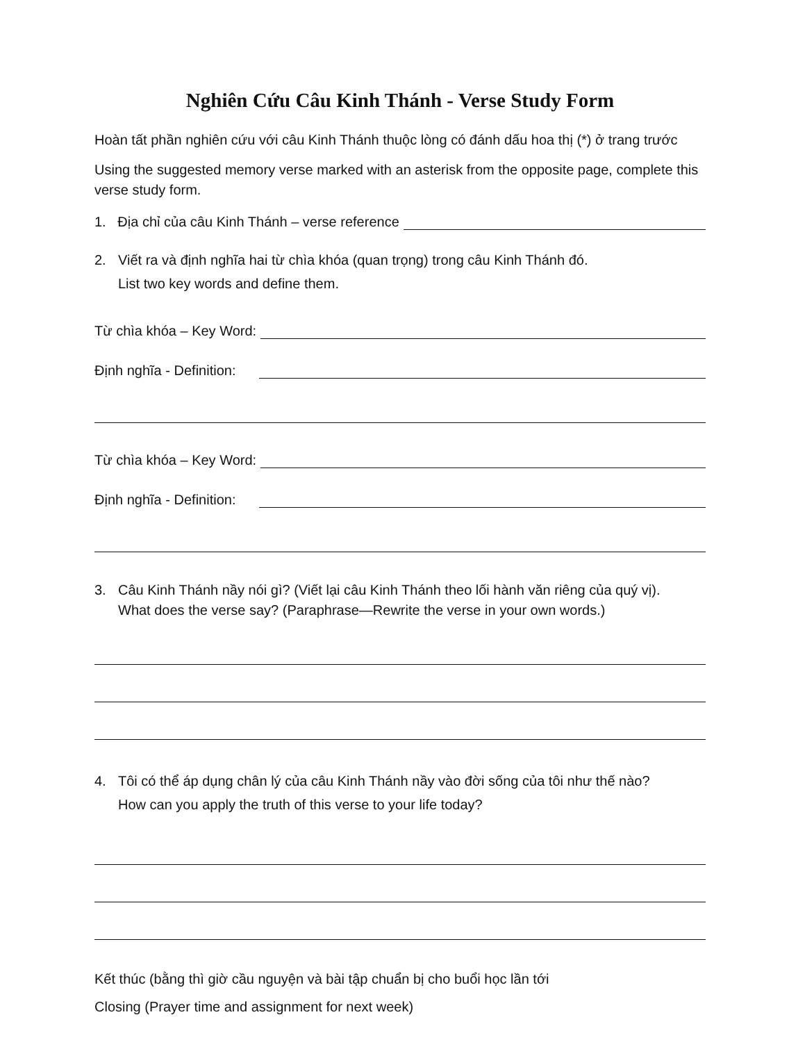Nghiên Cứu Câu Kinh Thánh - Verse Study Form
Hoàn tất phần nghiên cứu với câu Kinh Thánh thuộc lòng có đánh dấu hoa thị (*) ở trang trước
Using the suggested memory verse marked with an asterisk from the opposite page, complete this verse study form.
1. Địa chỉ của câu Kinh Thánh – verse reference
2. Viết ra và định nghĩa hai từ chìa khóa (quan trọng) trong câu Kinh Thánh đó.
List two key words and define them.
Từ chìa khóa – Key Word:
Định nghĩa - Definition:
Từ chìa khóa – Key Word:
Định nghĩa - Definition:
3. Câu Kinh Thánh nầy nói gì? (Viết lại câu Kinh Thánh theo lối hành văn riêng của quý vị).
What does the verse say? (Paraphrase—Rewrite the verse in your own words.)
4. Tôi có thể áp dụng chân lý của câu Kinh Thánh nầy vào đời sống của tôi như thế nào?
How can you apply the truth of this verse to your life today?
Kết thúc (bằng thì giờ cầu nguyện và bài tập chuẩn bị cho buổi học lần tới
Closing (Prayer time and assignment for next week)